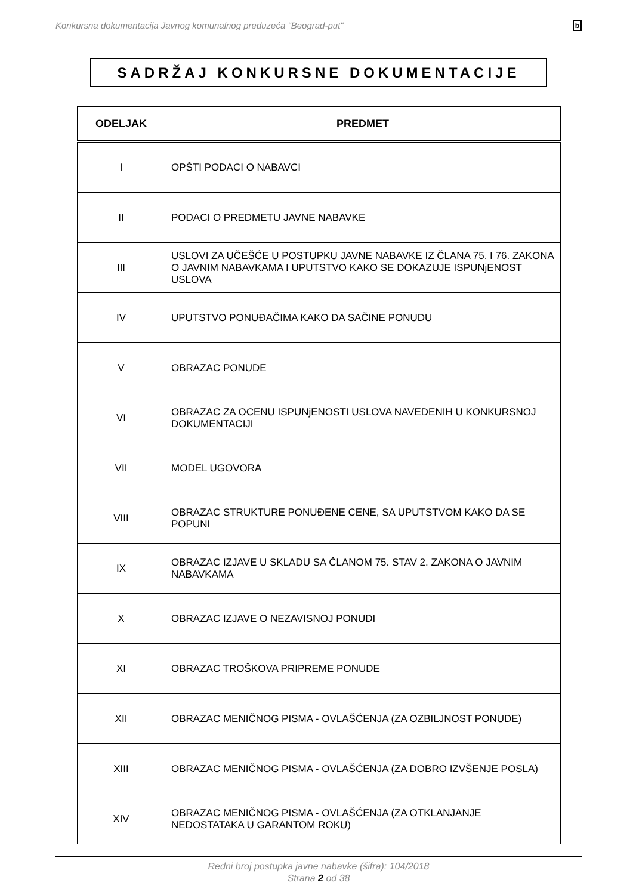Konkursna dokumentacija Javnog komunalnog preduzeća "Beograd-put" b
SADRŽAJ KONKURSNE DOKUMENTACIJE
| ODELJAK | PREDMET |
| --- | --- |
| I | OPŠTI PODACI O NABAVCI |
| II | PODACI O PREDMETU JAVNE NABAVKE |
| III | USLOVI ZA UČEŠĆE U POSTUPKU JAVNE NABAVKE IZ ČLANA 75. I 76. ZAKONA O JAVNIM NABAVKAMA I UPUTSTVO KAKO SE DOKAZUJE ISPUNjENOST USLOVA |
| IV | UPUTSTVO PONUĐAČIMA KAKO DA SAČINE PONUDU |
| V | OBRAZAC PONUDE |
| VI | OBRAZAC ZA OCENU ISPUNjENOSTI USLOVA NAVEDENIH U KONKURSNOJ DOKUMENTACIJI |
| VII | MODEL UGOVORA |
| VIII | OBRAZAC STRUKTURE PONUĐENE CENE, SA UPUTSTVOM KAKO DA SE POPUNI |
| IX | OBRAZAC IZJAVE U SKLADU SA ČLANOM 75. STAV 2. ZAKONA O JAVNIM NABAVKAMA |
| X | OBRAZAC IZJAVE O NEZAVISNOJ PONUDI |
| XI | OBRAZAC TROŠKOVA PRIPREME PONUDE |
| XII | OBRAZAC MENIČNOG PISMA - OVLAŠĆENJA (ZA OZBILJNOST PONUDE) |
| XIII | OBRAZAC MENIČNOG PISMA - OVLAŠĆENJA (ZA DOBRO IZVŠENJE POSLA) |
| XIV | OBRAZAC MENIČNOG PISMA - OVLAŠĆENJA (ZA OTKLANJANJE NEDOSTATAKA U GARANTOM ROKU) |
Redni broj postupka javne nabavke (šifra): 104/2018
Strana 2 od 38